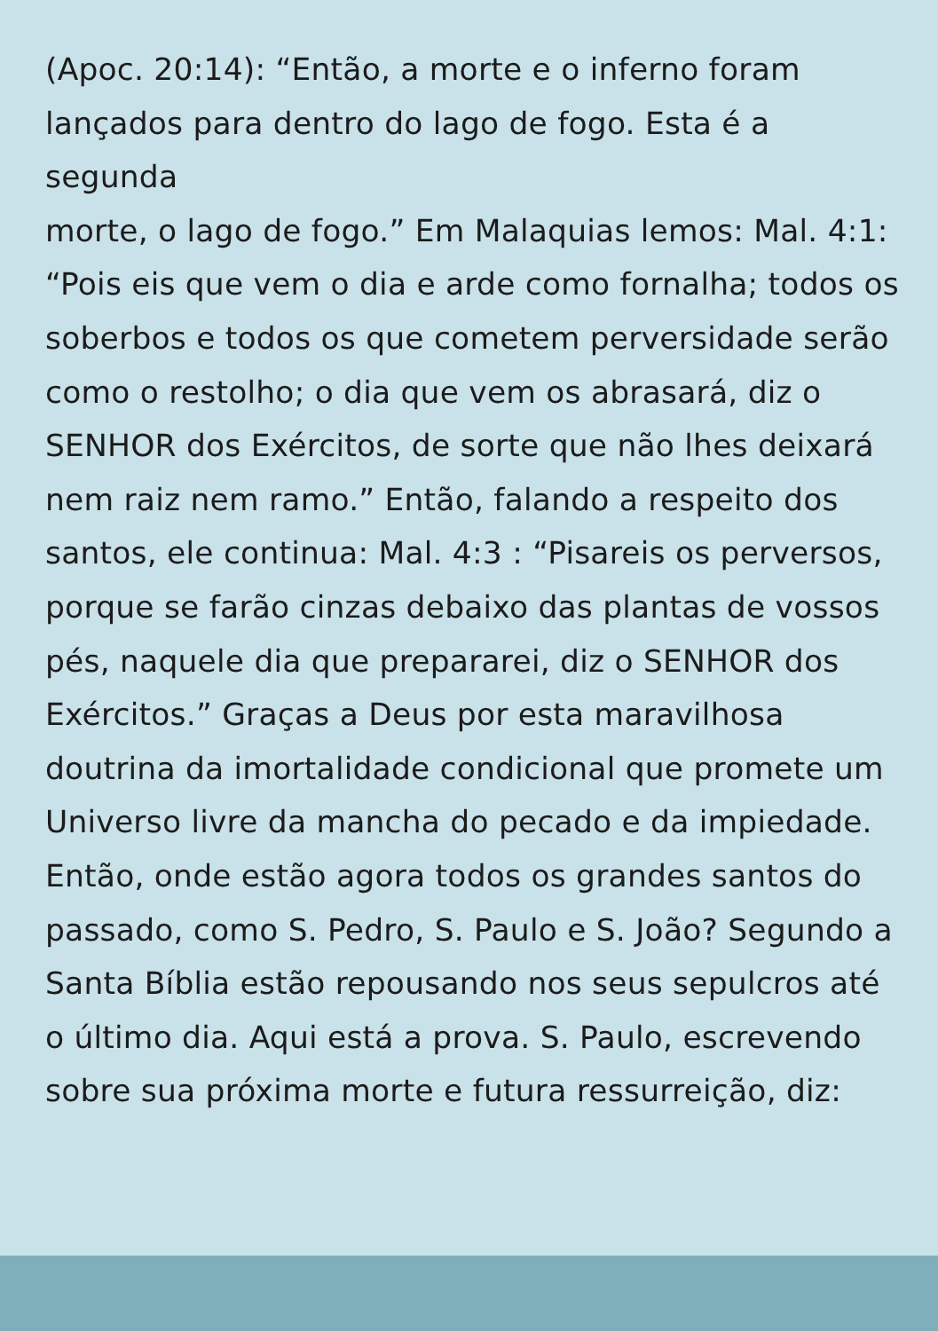(Apoc. 20:14): “Então, a morte e o inferno foram
lançados para dentro do lago de fogo. Esta é a segunda
morte, o lago de fogo.” Em Malaquias lemos: Mal. 4:1:
“Pois eis que vem o dia e arde como fornalha; todos os
soberbos e todos os que cometem perversidade serão
como o restolho; o dia que vem os abrasará, diz o
SENHOR dos Exércitos, de sorte que não lhes deixará
nem raiz nem ramo.” Então, falando a respeito dos
santos, ele continua: Mal. 4:3 : “Pisareis os perversos,
porque se farão cinzas debaixo das plantas de vossos
pés, naquele dia que prepararei, diz o SENHOR dos
Exércitos.” Graças a Deus por esta maravilhosa
doutrina da imortalidade condicional que promete um
Universo livre da mancha do pecado e da impiedade.
Então, onde estão agora todos os grandes santos do
passado, como S. Pedro, S. Paulo e S. João? Segundo a
Santa Bíblia estão repousando nos seus sepulcros até
o último dia. Aqui está a prova. S. Paulo, escrevendo
sobre sua próxima morte e futura ressurreição, diz: